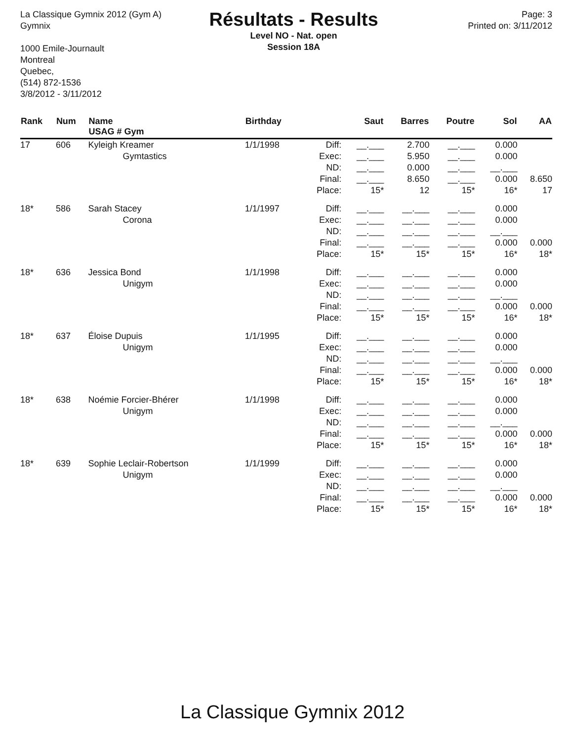La Classique Gymnix 2012 (Gym A)
Gymnix
1000 Emile-Journault
Montreal
Quebec,
(514) 872-1536
3/8/2012 - 3/11/2012
Résultats - Results
Level NO - Nat. open
Session 18A
Page: 3
Printed on: 3/11/2012
| Rank | Num | Name USAG # Gym | Birthday | | Saut | Barres | Poutre | Sol | AA |
| --- | --- | --- | --- | --- | --- | --- | --- | --- | --- |
| 17 | 606 | Kyleigh Kreamer Gymtastics | 1/1/1998 | Diff: Exec: ND: Final: Place: | __.___ __.___ __.___ __.___ 15* | 2.700 5.950 0.000 8.650 12 | __.___ __.___ __.___ __.___ 15* | 0.000 0.000 __.___ 0.000 16* | 8.650 17 |
| 18* | 586 | Sarah Stacey Corona | 1/1/1997 | Diff: Exec: ND: Final: Place: | __.___ __.___ __.___ __.___ 15* | __.___ __.___ __.___ __.___ 15* | __.___ __.___ __.___ __.___ 15* | 0.000 0.000 __.___ 0.000 16* | 0.000 18* |
| 18* | 636 | Jessica Bond Unigym | 1/1/1998 | Diff: Exec: ND: Final: Place: | __.___ __.___ __.___ __.___ 15* | __.___ __.___ __.___ __.___ 15* | __.___ __.___ __.___ __.___ 15* | 0.000 0.000 __.___ 0.000 16* | 0.000 18* |
| 18* | 637 | Éloise Dupuis Unigym | 1/1/1995 | Diff: Exec: ND: Final: Place: | __.___ __.___ __.___ __.___ 15* | __.___ __.___ __.___ __.___ 15* | __.___ __.___ __.___ __.___ 15* | 0.000 0.000 __.___ 0.000 16* | 0.000 18* |
| 18* | 638 | Noémie Forcier-Bhérer Unigym | 1/1/1998 | Diff: Exec: ND: Final: Place: | __.___ __.___ __.___ __.___ 15* | __.___ __.___ __.___ __.___ 15* | __.___ __.___ __.___ __.___ 15* | 0.000 0.000 __.___ 0.000 16* | 0.000 18* |
| 18* | 639 | Sophie Leclair-Robertson Unigym | 1/1/1999 | Diff: Exec: ND: Final: Place: | __.___ __.___ __.___ __.___ 15* | __.___ __.___ __.___ __.___ 15* | __.___ __.___ __.___ __.___ 15* | 0.000 0.000 __.___ 0.000 16* | 0.000 18* |
La Classique Gymnix 2012